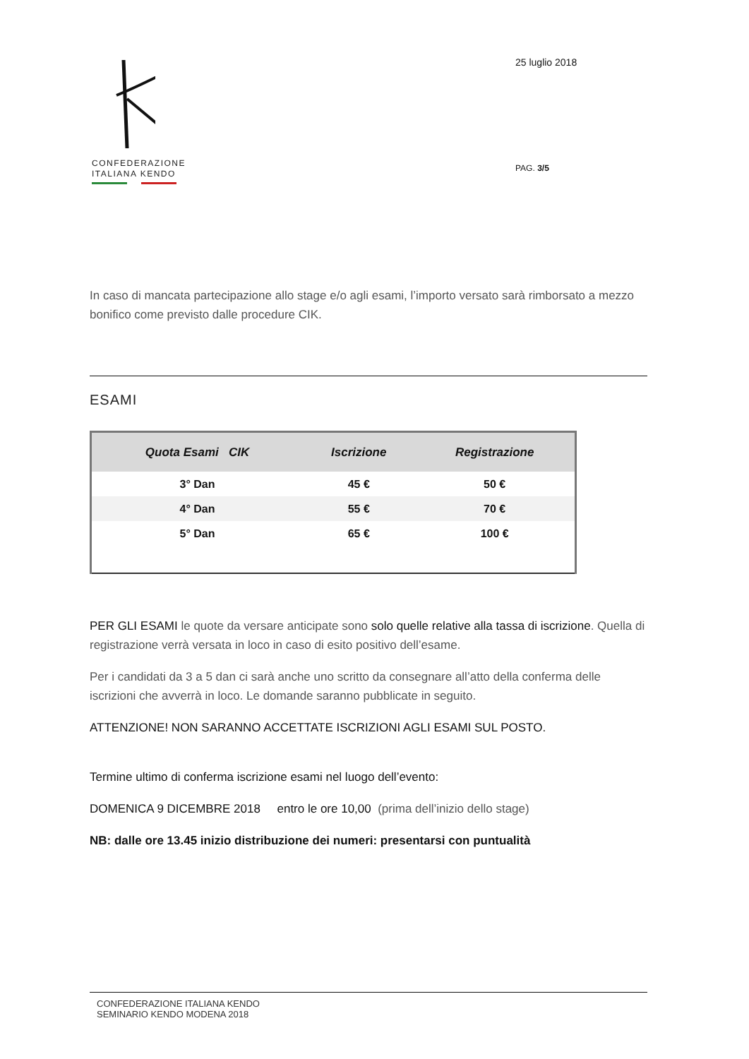CONFEDERAZIONE
ITALIANA KENDO
25 luglio 2018
PAG. 3/5
In caso di mancata partecipazione allo stage e/o agli esami, l’importo versato sarà rimborsato a mezzo bonifico come previsto dalle procedure CIK.
ESAMI
| Quota Esami CIK | Iscrizione | Registrazione |
| --- | --- | --- |
| 3° Dan | 45 € | 50 € |
| 4° Dan | 55 € | 70 € |
| 5° Dan | 65 € | 100 € |
PER GLI ESAMI le quote da versare anticipate sono solo quelle relative alla tassa di iscrizione. Quella di registrazione verrà versata in loco in caso di esito positivo dell’esame.
Per i candidati da 3 a 5 dan ci sarà anche uno scritto da consegnare all’atto della conferma delle iscrizioni che avverrà in loco. Le domande saranno pubblicate in seguito.
ATTENZIONE! NON SARANNO ACCETTATE ISCRIZIONI AGLI ESAMI SUL POSTO.
Termine ultimo di conferma iscrizione esami nel luogo dell’evento:
DOMENICA 9 DICEMBRE 2018 entro le ore 10,00 (prima dell’inizio dello stage)
NB: dalle ore 13.45 inizio distribuzione dei numeri: presentarsi con puntualità
CONFEDERAZIONE ITALIANA KENDO
SEMINARIO KENDO MODENA 2018